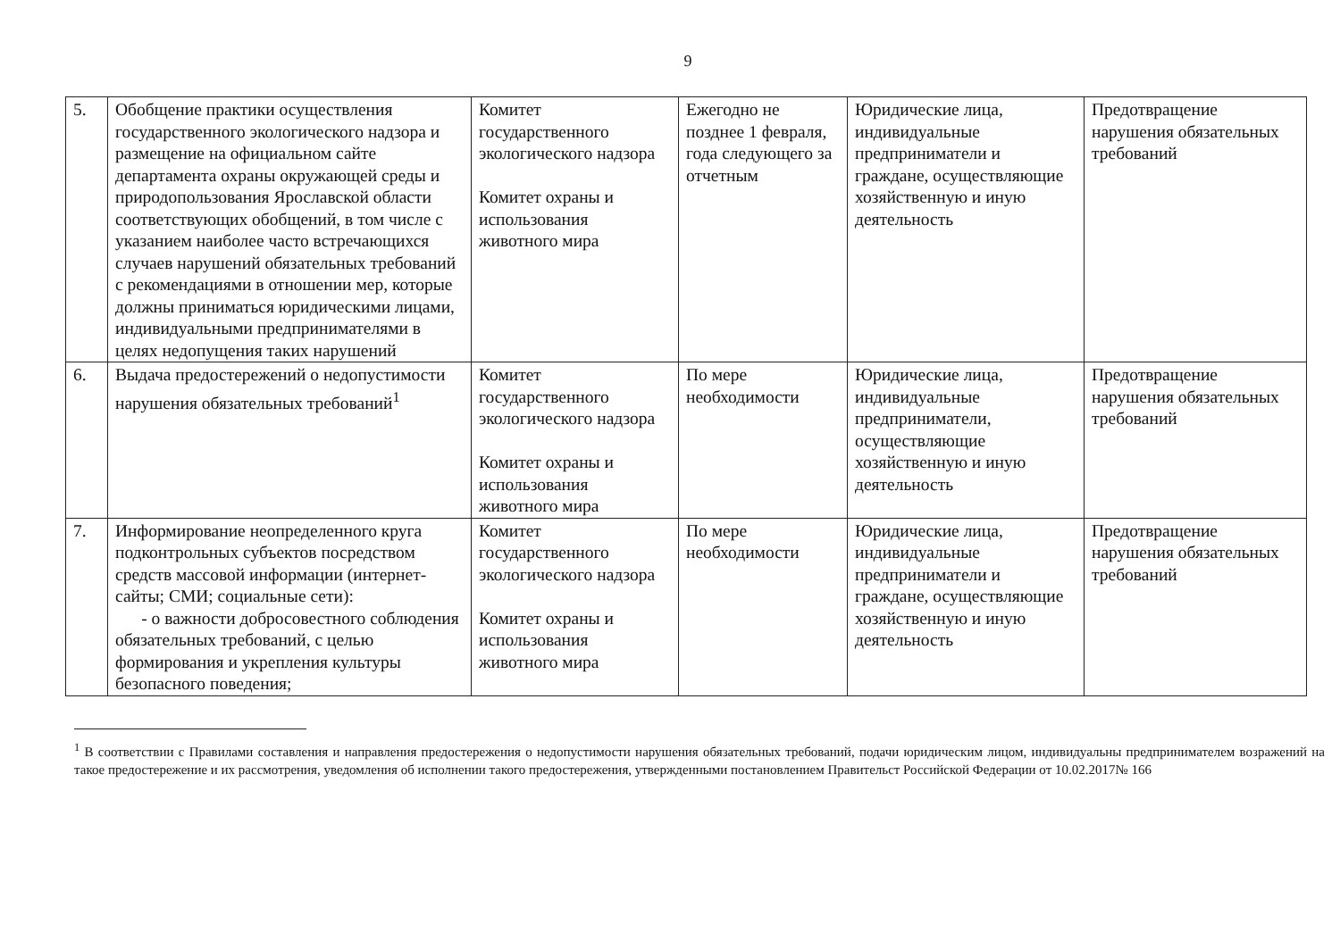9
| 5. | Обобщение практики осуществления государственного экологического надзора и размещение на официальном сайте департамента охраны окружающей среды и природопользования Ярославской области соответствующих обобщений, в том числе с указанием наиболее часто встречающихся случаев нарушений обязательных требований с рекомендациями в отношении мер, которые должны приниматься юридическими лицами, индивидуальными предпринимателями в целях недопущения таких нарушений | Комитет государственного экологического надзора Комитет охраны и использования животного мира | Ежегодно не позднее 1 февраля, года следующего за отчетным | Юридические лица, индивидуальные предприниматели и граждане, осуществляющие хозяйственную и иную деятельность | Предотвращение нарушения обязательных требований |
| 6. | Выдача предостережений о недопустимости нарушения обязательных требований<sup>1</sup> | Комитет государственного экологического надзора Комитет охраны и использования животного мира | По мере необходимости | Юридические лица, индивидуальные предприниматели, осуществляющие хозяйственную и иную деятельность | Предотвращение нарушения обязательных требований |
| 7. | Информирование неопределенного круга подконтрольных субъектов посредством средств массовой информации (интернет-сайты; СМИ; социальные сети): - о важности добросовестного соблюдения обязательных требований, с целью формирования и укрепления культуры безопасного поведения; | Комитет государственного экологического надзора Комитет охраны и использования животного мира | По мере необходимости | Юридические лица, индивидуальные предприниматели и граждане, осуществляющие хозяйственную и иную деятельность | Предотвращение нарушения обязательных требований |
<sup>1</sup> В соответствии с Правилами составления и направления предостережения о недопустимости нарушения обязательных требований, подачи юридическим лицом, индивидуальны предпринимателем возражений на такое предостережение и их рассмотрения, уведомления об исполнении такого предостережения, утвержденными постановлением Правительст Российской Федерации от 10.02.2017№ 166